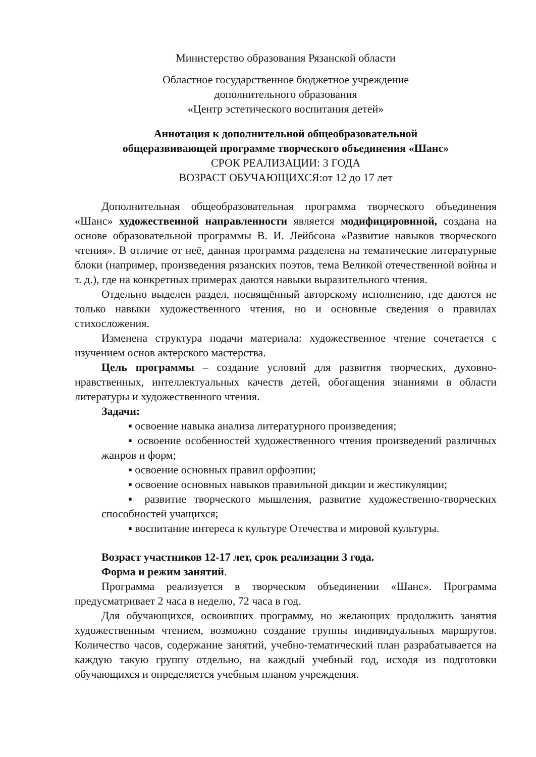Министерство образования Рязанской области
Областное государственное бюджетное учреждение
дополнительного образования
«Центр эстетического воспитания детей»
Аннотация к дополнительной общеобразовательной
общеразвивающей программе творческого объединения «Шанс»
СРОК РЕАЛИЗАЦИИ: 3 ГОДА
ВОЗРАСТ ОБУЧАЮЩИХСЯ:от 12 до 17 лет
Дополнительная общеобразовательная программа творческого объединения «Шанс» художественной направленности является модифицировнной, создана на основе образовательной программы В. И. Лейбсона «Развитие навыков творческого чтения». В отличие от неё, данная программа разделена на тематические литературные блоки (например, произведения рязанских поэтов, тема Великой отечественной войны и т. д.), где на конкретных примерах даются навыки выразительного чтения.
Отдельно выделен раздел, посвящённый авторскому исполнению, где даются не только навыки художественного чтения, но и основные сведения о правилах стихосложения.
Изменена структура подачи материала: художественное чтение сочетается с изучением основ актерского мастерства.
Цель программы – создание условий для развития творческих, духовно-нравственных, интеллектуальных качеств детей, обогащения знаниями в области литературы и художественного чтения.
Задачи:
▪ освоение навыка анализа литературного произведения;
▪ освоение особенностей художественного чтения произведений различных жанров и форм;
▪ освоение основных правил орфоэпии;
▪ освоение основных навыков правильной дикции и жестикуляции;
▪ развитие творческого мышления, развитие художественно-творческих способностей учащихся;
▪ воспитание интереса к культуре Отечества и мировой культуры.
Возраст участников 12-17 лет, срок реализации 3 года.
Форма и режим занятий.
Программа реализуется в творческом объединении «Шанс». Программа предусматривает 2 часа в неделю, 72 часа в год.
Для обучающихся, освоивших программу, но желающих продолжить занятия художественным чтением, возможно создание группы индивидуальных маршрутов. Количество часов, содержание занятий, учебно-тематический план разрабатывается на каждую такую группу отдельно, на каждый учебный год, исходя из подготовки обучающихся и определяется учебным планом учреждения.